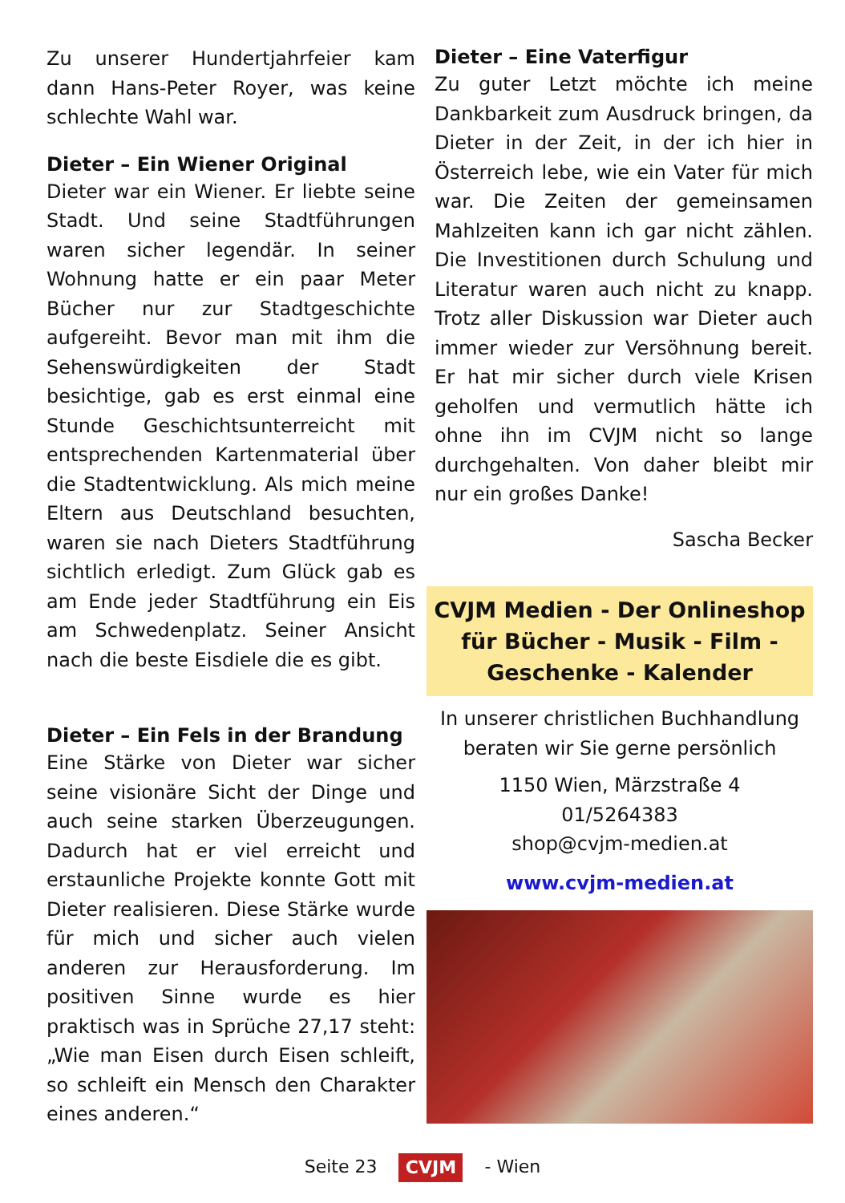Zu unserer Hundertjahrfeier kam dann Hans-Peter Royer, was keine schlechte Wahl war.
Dieter – Ein Wiener Original
Dieter war ein Wiener. Er liebte seine Stadt. Und seine Stadtführungen waren sicher legendär. In seiner Wohnung hatte er ein paar Meter Bücher nur zur Stadtgeschichte aufgereiht. Bevor man mit ihm die Sehenswürdigkeiten der Stadt besichtige, gab es erst einmal eine Stunde Geschichtsunterreicht mit entsprechenden Kartenmaterial über die Stadtentwicklung. Als mich meine Eltern aus Deutschland besuchten, waren sie nach Dieters Stadtführung sichtlich erledigt. Zum Glück gab es am Ende jeder Stadtführung ein Eis am Schwedenplatz. Seiner Ansicht nach die beste Eisdiele die es gibt.
Dieter – Ein Fels in der Brandung
Eine Stärke von Dieter war sicher seine visionäre Sicht der Dinge und auch seine starken Überzeugungen. Dadurch hat er viel erreicht und erstaunliche Projekte konnte Gott mit Dieter realisieren. Diese Stärke wurde für mich und sicher auch vielen anderen zur Herausforderung. Im positiven Sinne wurde es hier praktisch was in Sprüche 27,17 steht: „Wie man Eisen durch Eisen schleift, so schleift ein Mensch den Charakter eines anderen.“
Dieter – Eine Vaterfigur
Zu guter Letzt möchte ich meine Dankbarkeit zum Ausdruck bringen, da Dieter in der Zeit, in der ich hier in Österreich lebe, wie ein Vater für mich war. Die Zeiten der gemeinsamen Mahlzeiten kann ich gar nicht zählen. Die Investitionen durch Schulung und Literatur waren auch nicht zu knapp. Trotz aller Diskussion war Dieter auch immer wieder zur Versöhnung bereit. Er hat mir sicher durch viele Krisen geholfen und vermutlich hätte ich ohne ihn im CVJM nicht so lange durchgehalten. Von daher bleibt mir nur ein großes Danke!
Sascha Becker
CVJM Medien - Der Onlineshop für Bücher - Musik - Film - Geschenke - Kalender
In unserer christlichen Buchhandlung beraten wir Sie gerne persönlich
1150 Wien, Märzstraße 4
01/5264383
shop@cvjm-medien.at
www.cvjm-medien.at
Seite 23 CVJM - Wien